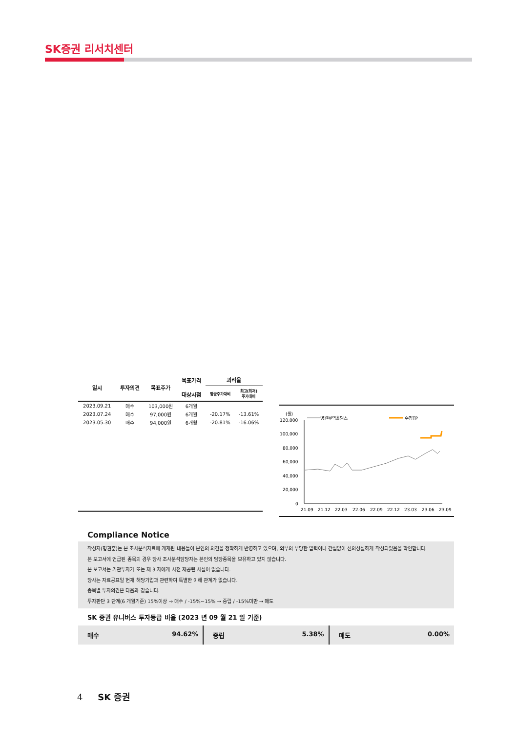SK증권 리서치센터
| 일시 | 투자의견 | 목표주가 | 목표가격 대상시점 | 괴리율 | |
| --- | --- | --- | --- | --- | --- |
| | | | | 평균주가대비 | 최고(최저) 주가대비 |
| 2023.09.21 | 매수 | 103,000원 | 6개월 | | |
| 2023.07.24 | 매수 | 97,000원 | 6개월 | -20.17% | -13.61% |
| 2023.05.30 | 매수 | 94,000원 | 6개월 | -20.81% | -16.06% |
(원)
영원무역홀딩스
수정TP
120,000
100,000
80,000
60,000
40,000
20,000
0
21.09
21.12
22.03
22.06
22.09
22.12
23.03
23.06
23.09
Compliance Notice
작성자(형권훈)는 본 조사분석자료에 게재된 내용들이 본인의 의견을 정확하게 반영하고 있으며, 외부의 부당한 압력이나 간섭없이 신의성실하게 작성되었음을 확인합니다.
본 보고서에 언급된 종목의 경우 당사 조사분석담당자는 본인의 담당종목을 보유하고 있지 않습니다.
본 보고서는 기관투자가 또는 제 3 자에게 사전 제공된 사실이 없습니다.
당사는 자료공표일 현재 해당기업과 관련하여 특별한 이해 관계가 없습니다.
종목별 투자의견은 다음과 같습니다.
투자판단 3 단계(6 개월기준) 15%이상 → 매수 / -15%~15% → 중립 / -15%미만 → 매도
SK 증권 유니버스 투자등급 비율 (2023 년 09 월 21 일 기준)
매수 94.62% 중립 5.38% 매도 0.00%
4 SK 증권